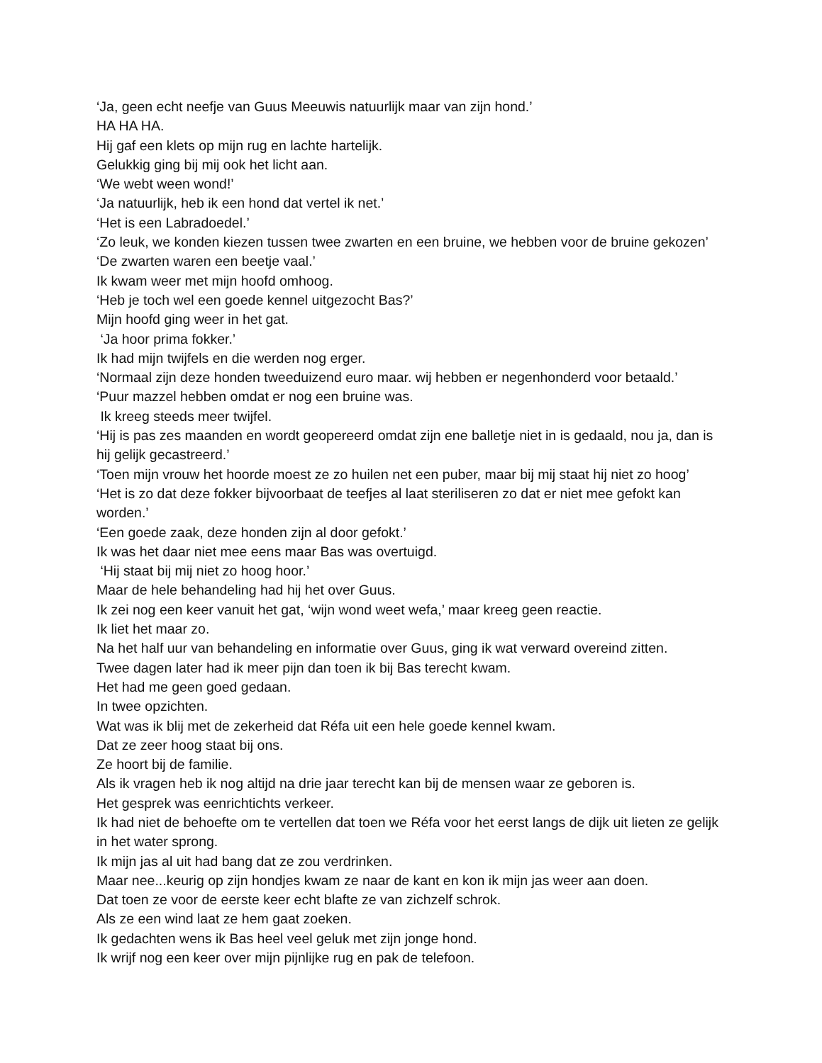‘Ja, geen echt neefje van Guus Meeuwis natuurlijk maar van zijn hond.’
HA HA HA.
Hij gaf een klets op mijn rug en lachte hartelijk.
Gelukkig ging bij mij ook het licht aan.
‘We webt ween wond!’
‘Ja natuurlijk, heb ik een hond dat vertel ik net.’
‘Het is een Labradoedel.’
‘Zo leuk, we konden kiezen tussen twee zwarten en een bruine, we hebben voor de bruine gekozen’
‘De zwarten waren een beetje vaal.’
Ik kwam weer met mijn hoofd omhoog.
‘Heb je toch wel een goede kennel uitgezocht Bas?’
Mijn hoofd ging weer in het gat.
‘Ja hoor prima fokker.’
Ik had mijn twijfels en die werden nog erger.
‘Normaal zijn deze honden tweeduizend euro maar. wij hebben er negenhonderd voor betaald.’
‘Puur mazzel hebben omdat er nog een bruine was.
Ik kreeg steeds meer twijfel.
‘Hij is pas zes maanden en wordt geopereerd omdat zijn ene balletje niet in is gedaald, nou ja, dan is hij gelijk gecastreerd.’
‘Toen mijn vrouw het hoorde moest ze zo huilen net een puber, maar bij mij staat hij niet zo hoog’
‘Het is zo dat deze fokker bijvoorbaat de teefjes al laat steriliseren zo dat er niet mee gefokt kan worden.’
‘Een goede zaak, deze honden zijn al door gefokt.’
Ik was het daar niet mee eens maar Bas was overtuigd.
‘Hij staat bij mij niet zo hoog hoor.’
Maar de hele behandeling had hij het over Guus.
Ik zei nog een keer vanuit het gat, ‘wijn wond weet wefa,’ maar kreeg geen reactie.
Ik liet het maar zo.
Na het half uur van behandeling en informatie over Guus, ging ik wat verward overeind zitten.
Twee dagen later had ik meer pijn dan toen ik bij Bas terecht kwam.
Het had me geen goed gedaan.
In twee opzichten.
Wat was ik blij met de zekerheid dat Réfa uit een hele goede kennel kwam.
Dat ze zeer hoog staat bij ons.
Ze hoort bij de familie.
Als ik vragen heb ik nog altijd na drie jaar terecht kan bij de mensen waar ze geboren is.
Het gesprek was eenrichtichts verkeer.
Ik had niet de behoefte om te vertellen dat toen we Réfa voor het eerst langs de dijk uit lieten ze gelijk in het water sprong.
Ik mijn jas al uit had bang dat ze zou verdrinken.
Maar nee...keurig op zijn hondjes kwam ze naar de kant en kon ik mijn jas weer aan doen.
Dat toen ze voor de eerste keer echt blafte ze van zichzelf schrok.
Als ze een wind laat ze hem gaat zoeken.
Ik gedachten wens ik Bas heel veel geluk met zijn jonge hond.
Ik wrijf nog een keer over mijn pijnlijke rug en pak de telefoon.